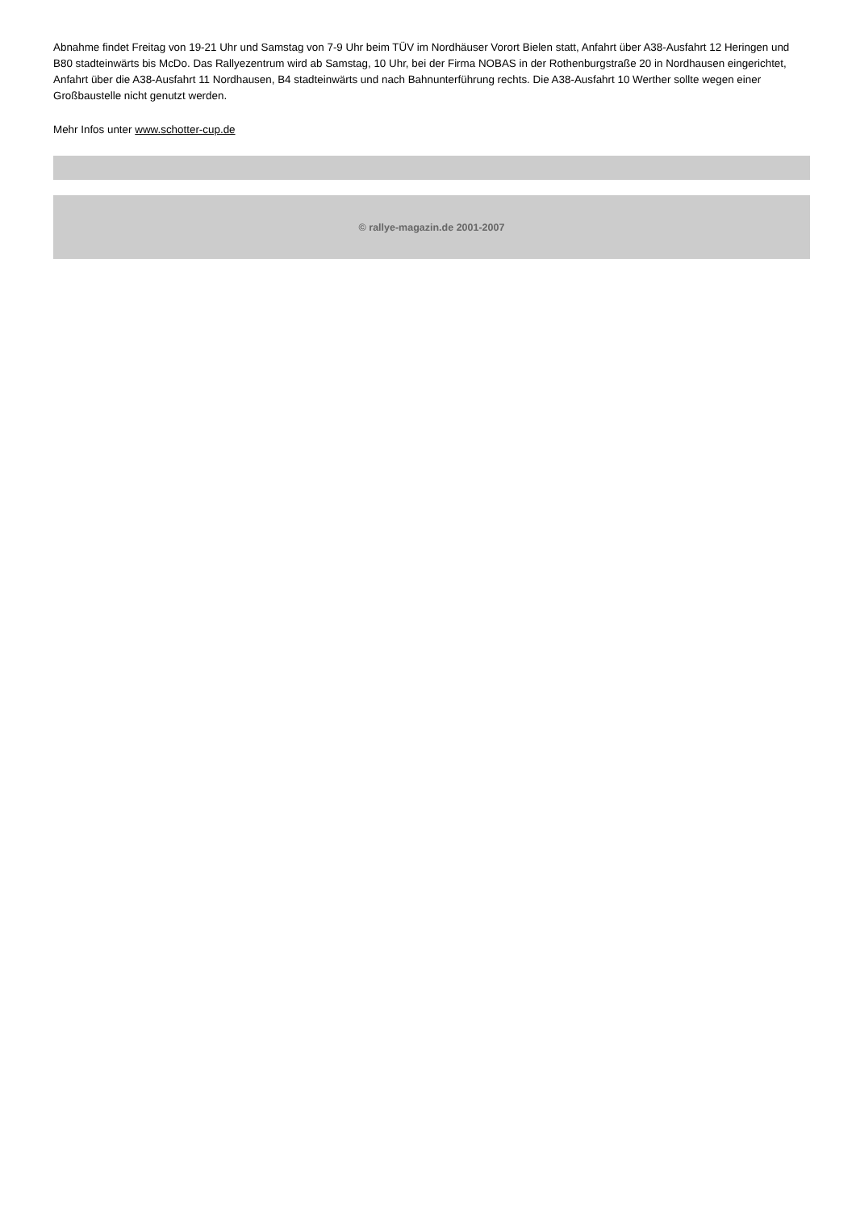Abnahme findet Freitag von 19-21 Uhr und Samstag von 7-9 Uhr beim TÜV im Nordhäuser Vorort Bielen statt, Anfahrt über A38-Ausfahrt 12 Heringen und B80 stadteinwärts bis McDo. Das Rallyezentrum wird ab Samstag, 10 Uhr, bei der Firma NOBAS in der Rothenburgstraße 20 in Nordhausen eingerichtet, Anfahrt über die A38-Ausfahrt 11 Nordhausen, B4 stadteinwärts und nach Bahnunterführung rechts. Die A38-Ausfahrt 10 Werther sollte wegen einer Großbaustelle nicht genutzt werden.
Mehr Infos unter www.schotter-cup.de
© rallye-magazin.de 2001-2007